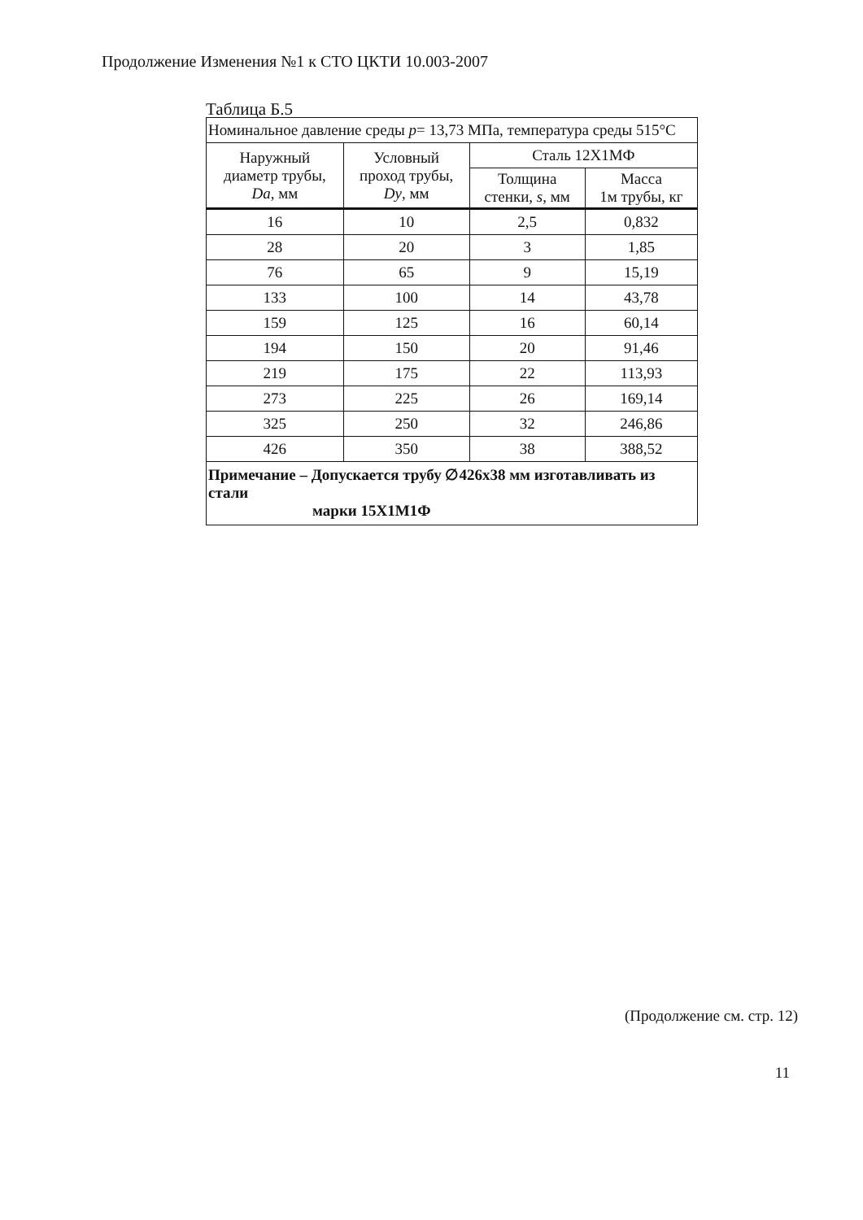Продолжение Изменения №1 к СТО ЦКТИ 10.003-2007
Таблица Б.5
| Номинальное давление среды p = 13,73 МПа, температура среды 515°С | | | |
| Наружный диаметр трубы, Da , мм | Условный проход трубы, Dy , мм | Сталь 12Х1МФ | |
| | | Толщина стенки, s , мм | Масса 1м трубы, кг |
| 16 | 10 | 2,5 | 0,832 |
| 28 | 20 | 3 | 1,85 |
| 76 | 65 | 9 | 15,19 |
| 133 | 100 | 14 | 43,78 |
| 159 | 125 | 16 | 60,14 |
| 194 | 150 | 20 | 91,46 |
| 219 | 175 | 22 | 113,93 |
| 273 | 225 | 26 | 169,14 |
| 325 | 250 | 32 | 246,86 |
| 426 | 350 | 38 | 388,52 |
| Примечание – Допускается трубу ∅426х38 мм изготавливать из стали марки 15Х1М1Ф | | | |
(Продолжение см. стр. 12)
11